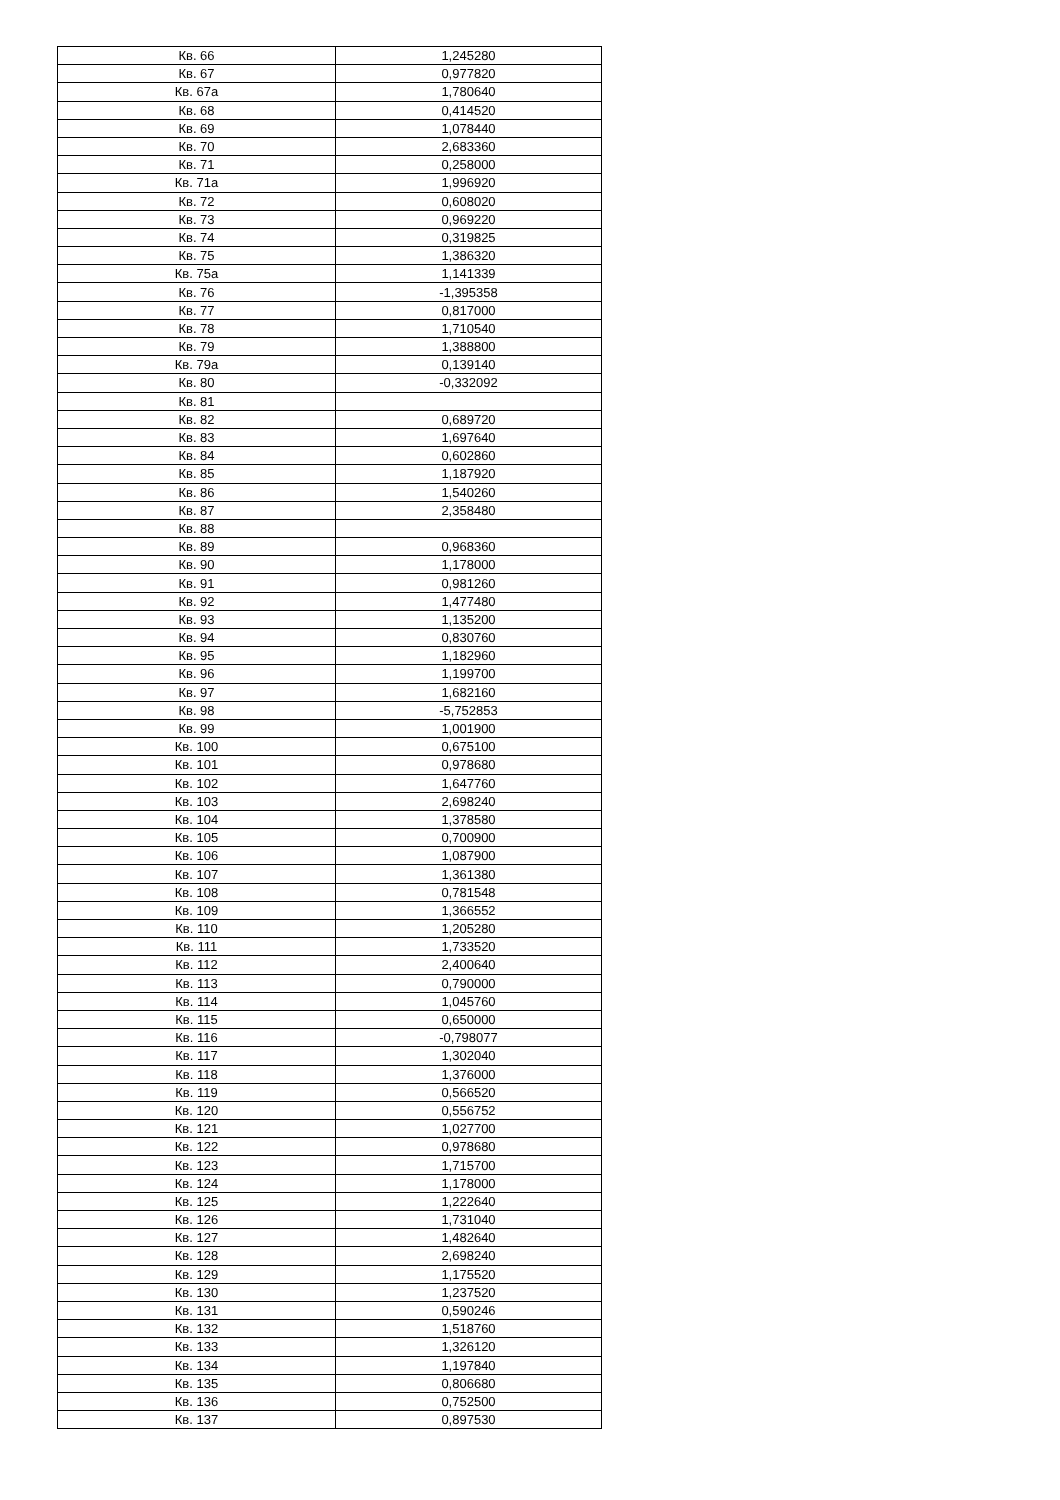| Кв. 66 | 1,245280 |
| Кв. 67 | 0,977820 |
| Кв. 67а | 1,780640 |
| Кв. 68 | 0,414520 |
| Кв. 69 | 1,078440 |
| Кв. 70 | 2,683360 |
| Кв. 71 | 0,258000 |
| Кв. 71а | 1,996920 |
| Кв. 72 | 0,608020 |
| Кв. 73 | 0,969220 |
| Кв. 74 | 0,319825 |
| Кв. 75 | 1,386320 |
| Кв. 75а | 1,141339 |
| Кв. 76 | -1,395358 |
| Кв. 77 | 0,817000 |
| Кв. 78 | 1,710540 |
| Кв. 79 | 1,388800 |
| Кв. 79а | 0,139140 |
| Кв. 80 | -0,332092 |
| Кв. 81 | |
| Кв. 82 | 0,689720 |
| Кв. 83 | 1,697640 |
| Кв. 84 | 0,602860 |
| Кв. 85 | 1,187920 |
| Кв. 86 | 1,540260 |
| Кв. 87 | 2,358480 |
| Кв. 88 | |
| Кв. 89 | 0,968360 |
| Кв. 90 | 1,178000 |
| Кв. 91 | 0,981260 |
| Кв. 92 | 1,477480 |
| Кв. 93 | 1,135200 |
| Кв. 94 | 0,830760 |
| Кв. 95 | 1,182960 |
| Кв. 96 | 1,199700 |
| Кв. 97 | 1,682160 |
| Кв. 98 | -5,752853 |
| Кв. 99 | 1,001900 |
| Кв. 100 | 0,675100 |
| Кв. 101 | 0,978680 |
| Кв. 102 | 1,647760 |
| Кв. 103 | 2,698240 |
| Кв. 104 | 1,378580 |
| Кв. 105 | 0,700900 |
| Кв. 106 | 1,087900 |
| Кв. 107 | 1,361380 |
| Кв. 108 | 0,781548 |
| Кв. 109 | 1,366552 |
| Кв. 110 | 1,205280 |
| Кв. 111 | 1,733520 |
| Кв. 112 | 2,400640 |
| Кв. 113 | 0,790000 |
| Кв. 114 | 1,045760 |
| Кв. 115 | 0,650000 |
| Кв. 116 | -0,798077 |
| Кв. 117 | 1,302040 |
| Кв. 118 | 1,376000 |
| Кв. 119 | 0,566520 |
| Кв. 120 | 0,556752 |
| Кв. 121 | 1,027700 |
| Кв. 122 | 0,978680 |
| Кв. 123 | 1,715700 |
| Кв. 124 | 1,178000 |
| Кв. 125 | 1,222640 |
| Кв. 126 | 1,731040 |
| Кв. 127 | 1,482640 |
| Кв. 128 | 2,698240 |
| Кв. 129 | 1,175520 |
| Кв. 130 | 1,237520 |
| Кв. 131 | 0,590246 |
| Кв. 132 | 1,518760 |
| Кв. 133 | 1,326120 |
| Кв. 134 | 1,197840 |
| Кв. 135 | 0,806680 |
| Кв. 136 | 0,752500 |
| Кв. 137 | 0,897530 |